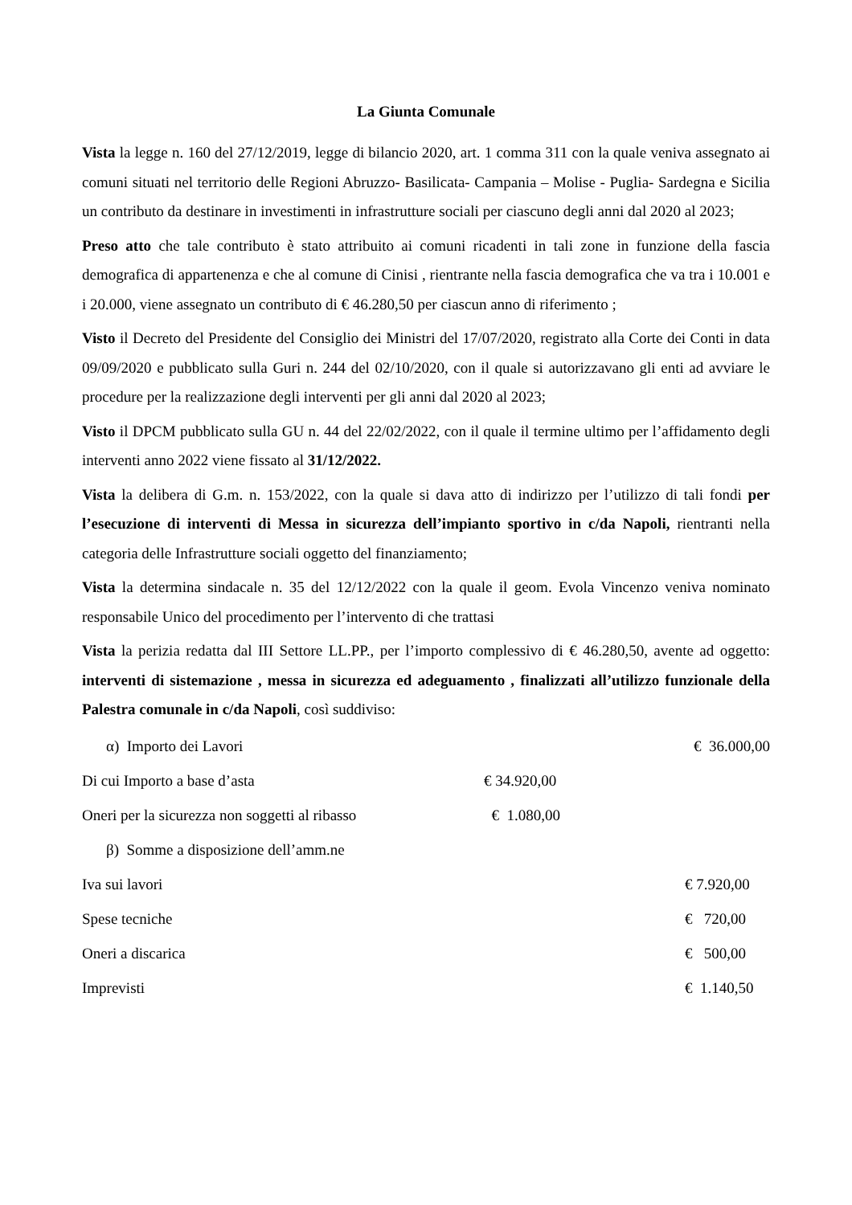La Giunta Comunale
Vista la legge n. 160 del 27/12/2019, legge di bilancio 2020, art. 1 comma 311 con la quale veniva assegnato ai comuni situati nel territorio delle Regioni Abruzzo- Basilicata- Campania – Molise - Puglia- Sardegna e Sicilia un contributo da destinare in investimenti in infrastrutture sociali per ciascuno degli anni dal 2020 al 2023;
Preso atto che tale contributo è stato attribuito ai comuni ricadenti in tali zone in funzione della fascia demografica di appartenenza e che al comune di Cinisi , rientrante nella fascia demografica che va tra i 10.001 e i 20.000, viene assegnato un contributo di € 46.280,50 per ciascun anno di riferimento ;
Visto il Decreto del Presidente del Consiglio dei Ministri del 17/07/2020, registrato alla Corte dei Conti in data 09/09/2020 e pubblicato sulla Guri n. 244 del 02/10/2020, con il quale si autorizzavano gli enti ad avviare le procedure per la realizzazione degli interventi per gli anni dal 2020 al 2023;
Visto il DPCM pubblicato sulla GU n. 44 del 22/02/2022, con il quale il termine ultimo per l’affidamento degli interventi anno 2022 viene fissato al 31/12/2022.
Vista la delibera di G.m. n. 153/2022, con la quale si dava atto di indirizzo per l’utilizzo di tali fondi per l’esecuzione di interventi di Messa in sicurezza dell’impianto sportivo in c/da Napoli, rientranti nella categoria delle Infrastrutture sociali oggetto del finanziamento;
Vista la determina sindacale n. 35 del 12/12/2022 con la quale il geom. Evola Vincenzo veniva nominato responsabile Unico del procedimento per l’intervento di che trattasi
Vista la perizia redatta dal III Settore LL.PP., per l’importo complessivo di € 46.280,50, avente ad oggetto: interventi di sistemazione , messa in sicurezza ed adeguamento , finalizzati all’utilizzo funzionale della Palestra comunale in c/da Napoli, così suddiviso:
α) Importo dei Lavori € 36.000,00
Di cui Importo a base d’asta € 34.920,00
Oneri per la sicurezza non soggetti al ribasso € 1.080,00
β) Somme a disposizione dell’amm.ne
Iva sui lavori € 7.920,00
Spese tecniche € 720,00
Oneri a discarica € 500,00
Imprevisti € 1.140,50